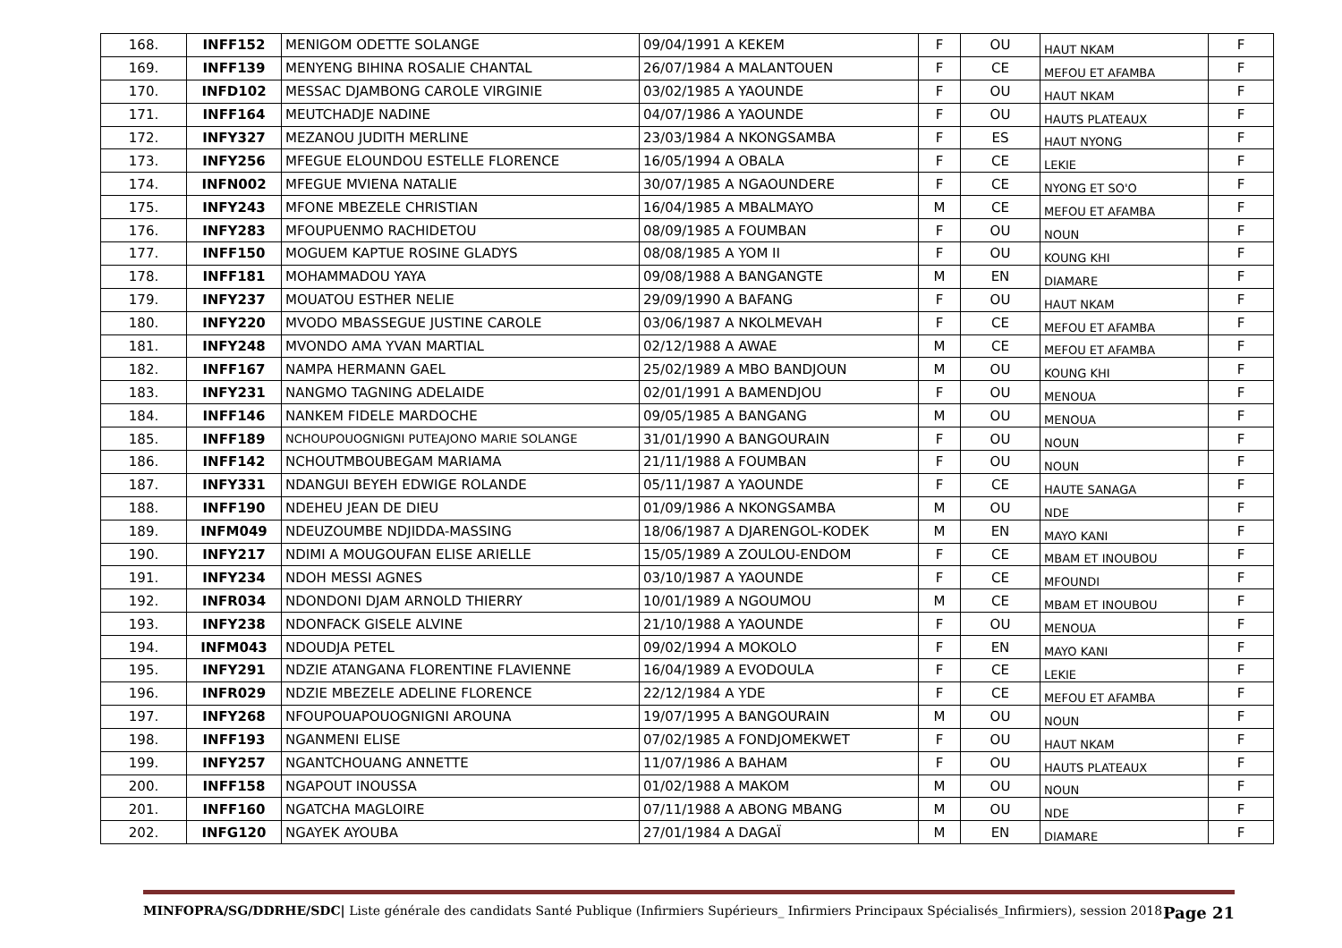| 168. | INFF152 | MENIGOM ODETTE SOLANGE | 09/04/1991 A KEKEM | F | OU | HAUT NKAM | F |
| 169. | INFF139 | MENYENG BIHINA ROSALIE CHANTAL | 26/07/1984 A MALANTOUEN | F | CE | MEFOU ET AFAMBA | F |
| 170. | INFD102 | MESSAC DJAMBONG CAROLE VIRGINIE | 03/02/1985 A YAOUNDE | F | OU | HAUT NKAM | F |
| 171. | INFF164 | MEUTCHADJE NADINE | 04/07/1986 A YAOUNDE | F | OU | HAUTS PLATEAUX | F |
| 172. | INFY327 | MEZANOU JUDITH MERLINE | 23/03/1984 A NKONGSAMBA | F | ES | HAUT NYONG | F |
| 173. | INFY256 | MFEGUE ELOUNDOU ESTELLE FLORENCE | 16/05/1994 A OBALA | F | CE | LEKIE | F |
| 174. | INFN002 | MFEGUE MVIENA NATALIE | 30/07/1985 A NGAOUNDERE | F | CE | NYONG ET SO'O | F |
| 175. | INFY243 | MFONE MBEZELE CHRISTIAN | 16/04/1985 A MBALMAYO | M | CE | MEFOU ET AFAMBA | F |
| 176. | INFY283 | MFOUPUENMO RACHIDETOU | 08/09/1985 A FOUMBAN | F | OU | NOUN | F |
| 177. | INFF150 | MOGUEM KAPTUE ROSINE GLADYS | 08/08/1985 A YOM II | F | OU | KOUNG KHI | F |
| 178. | INFF181 | MOHAMMADOU YAYA | 09/08/1988 A BANGANGTE | M | EN | DIAMARE | F |
| 179. | INFY237 | MOUATOU ESTHER NELIE | 29/09/1990 A BAFANG | F | OU | HAUT NKAM | F |
| 180. | INFY220 | MVODO MBASSEGUE JUSTINE CAROLE | 03/06/1987 A NKOLMEVAH | F | CE | MEFOU ET AFAMBA | F |
| 181. | INFY248 | MVONDO AMA YVAN MARTIAL | 02/12/1988 A AWAE | M | CE | MEFOU ET AFAMBA | F |
| 182. | INFF167 | NAMPA HERMANN GAEL | 25/02/1989 A MBO BANDJOUN | M | OU | KOUNG KHI | F |
| 183. | INFY231 | NANGMO TAGNING ADELAIDE | 02/01/1991 A BAMENDJOU | F | OU | MENOUA | F |
| 184. | INFF146 | NANKEM FIDELE MARDOCHE | 09/05/1985 A BANGANG | M | OU | MENOUA | F |
| 185. | INFF189 | NCHOUPOUOGNIGNI PUTEAJONO MARIE SOLANGE | 31/01/1990 A BANGOURAIN | F | OU | NOUN | F |
| 186. | INFF142 | NCHOUTMBOUBEGAM MARIAMA | 21/11/1988 A FOUMBAN | F | OU | NOUN | F |
| 187. | INFY331 | NDANGUI BEYEH EDWIGE ROLANDE | 05/11/1987 A YAOUNDE | F | CE | HAUTE SANAGA | F |
| 188. | INFF190 | NDEHEU JEAN DE DIEU | 01/09/1986 A NKONGSAMBA | M | OU | NDE | F |
| 189. | INFM049 | NDEUZOUMBE NDJIDDA-MASSING | 18/06/1987 A DJARENGOL-KODEK | M | EN | MAYO KANI | F |
| 190. | INFY217 | NDIMI A MOUGOUFAN ELISE ARIELLE | 15/05/1989 A ZOULOU-ENDOM | F | CE | MBAM ET INOUBOU | F |
| 191. | INFY234 | NDOH MESSI AGNES | 03/10/1987 A YAOUNDE | F | CE | MFOUNDI | F |
| 192. | INFR034 | NDONDONI DJAM ARNOLD THIERRY | 10/01/1989 A NGOUMOU | M | CE | MBAM ET INOUBOU | F |
| 193. | INFY238 | NDONFACK GISELE ALVINE | 21/10/1988 A YAOUNDE | F | OU | MENOUA | F |
| 194. | INFM043 | NDOUDJA PETEL | 09/02/1994 A MOKOLO | F | EN | MAYO KANI | F |
| 195. | INFY291 | NDZIE ATANGANA FLORENTINE FLAVIENNE | 16/04/1989 A EVODOULA | F | CE | LEKIE | F |
| 196. | INFR029 | NDZIE MBEZELE ADELINE FLORENCE | 22/12/1984 A YDE | F | CE | MEFOU ET AFAMBA | F |
| 197. | INFY268 | NFOUPOUAPOUOGNIGNI AROUNA | 19/07/1995 A BANGOURAIN | M | OU | NOUN | F |
| 198. | INFF193 | NGANMENI ELISE | 07/02/1985 A FONDJOMEKWET | F | OU | HAUT NKAM | F |
| 199. | INFY257 | NGANTCHOUANG ANNETTE | 11/07/1986 A BAHAM | F | OU | HAUTS PLATEAUX | F |
| 200. | INFF158 | NGAPOUT INOUSSA | 01/02/1988 A MAKOM | M | OU | NOUN | F |
| 201. | INFF160 | NGATCHA MAGLOIRE | 07/11/1988 A ABONG MBANG | M | OU | NDE | F |
| 202. | INFG120 | NGAYEK AYOUBA | 27/01/1984 A DAGAÏ | M | EN | DIAMARE | F |
MINFOPRA/SG/DDRHE/SDC| Liste générale des candidats Santé Publique (Infirmiers Supérieurs_ Infirmiers Principaux Spécialisés_Infirmiers), session 2018 Page 21